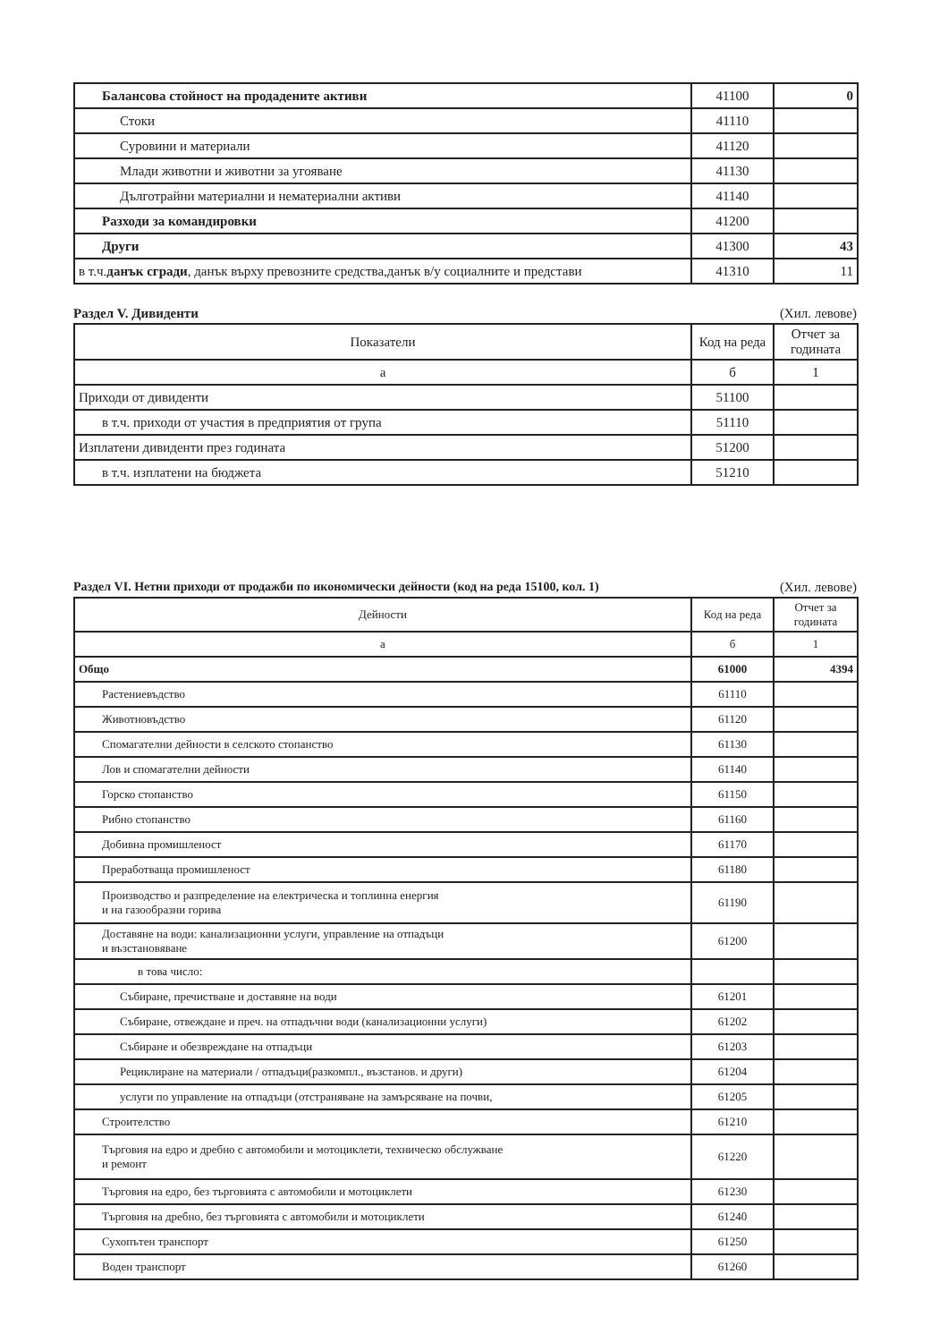| Балансова стойност на продадените активи | 41100 | 0 |
| Стоки | 41110 | |
| Суровини и материали | 41120 | |
| Млади животни и животни за угояване | 41130 | |
| Дълготрайни материални и нематериални активи | 41140 | |
| Разходи за командировки | 41200 | |
| Други | 41300 | 43 |
| в т.ч. данък сгради , данък върху превозните средства,данък в/у социалните и представи | 41310 | 11 |
Раздел V. Дивиденти (Хил. левове)
| Показатели | Код на реда | Отчет за годината |
| --- | --- | --- |
| а | б | 1 |
| Приходи от дивиденти | 51100 | |
| в т.ч. приходи от участия в предприятия от група | 51110 | |
| Изплатени дивиденти през годината | 51200 | |
| в т.ч. изплатени на бюджета | 51210 | |
Раздел VI. Нетни приходи от продажби по икономически дейности (код на реда 15100, кол. 1) (Хил. левове)
| Дейности | Код на реда | Отчет за годината |
| --- | --- | --- |
| а | б | 1 |
| Общо | 61000 | 4394 |
| Растениевъдство | 61110 | |
| Животновъдство | 61120 | |
| Спомагателни дейности в селското стопанство | 61130 | |
| Лов и спомагателни дейности | 61140 | |
| Горско стопанство | 61150 | |
| Рибно стопанство | 61160 | |
| Добивна промишленост | 61170 | |
| Преработваща промишленост | 61180 | |
| Производство и разпределение на електрическа и топлинна енергия и на газообразни горива | 61190 | |
| Доставяне на води: канализационни услуги, управление на отпадъци и възстановяване | 61200 | |
| в това число: | | |
| Събиране, пречистване и доставяне на води | 61201 | |
| Събиране, отвеждане и преч. на отпадъчни води (канализационни услуги) | 61202 | |
| Събиране и обезвреждане на отпадъци | 61203 | |
| Рециклиране на материали / отпадъци(разкомпл., възстанов. и други) | 61204 | |
| услуги по управление на отпадъци (отстраняване на замърсяване на почви, | 61205 | |
| Строителство | 61210 | |
| Търговия на едро и дребно с автомобили и мотоциклети, техническо обслужване и ремонт | 61220 | |
| Търговия на едро, без търговията с автомобили и мотоциклети | 61230 | |
| Търговия на дребно, без търговията с автомобили и мотоциклети | 61240 | |
| Сухопътен транспорт | 61250 | |
| Воден транспорт | 61260 | |